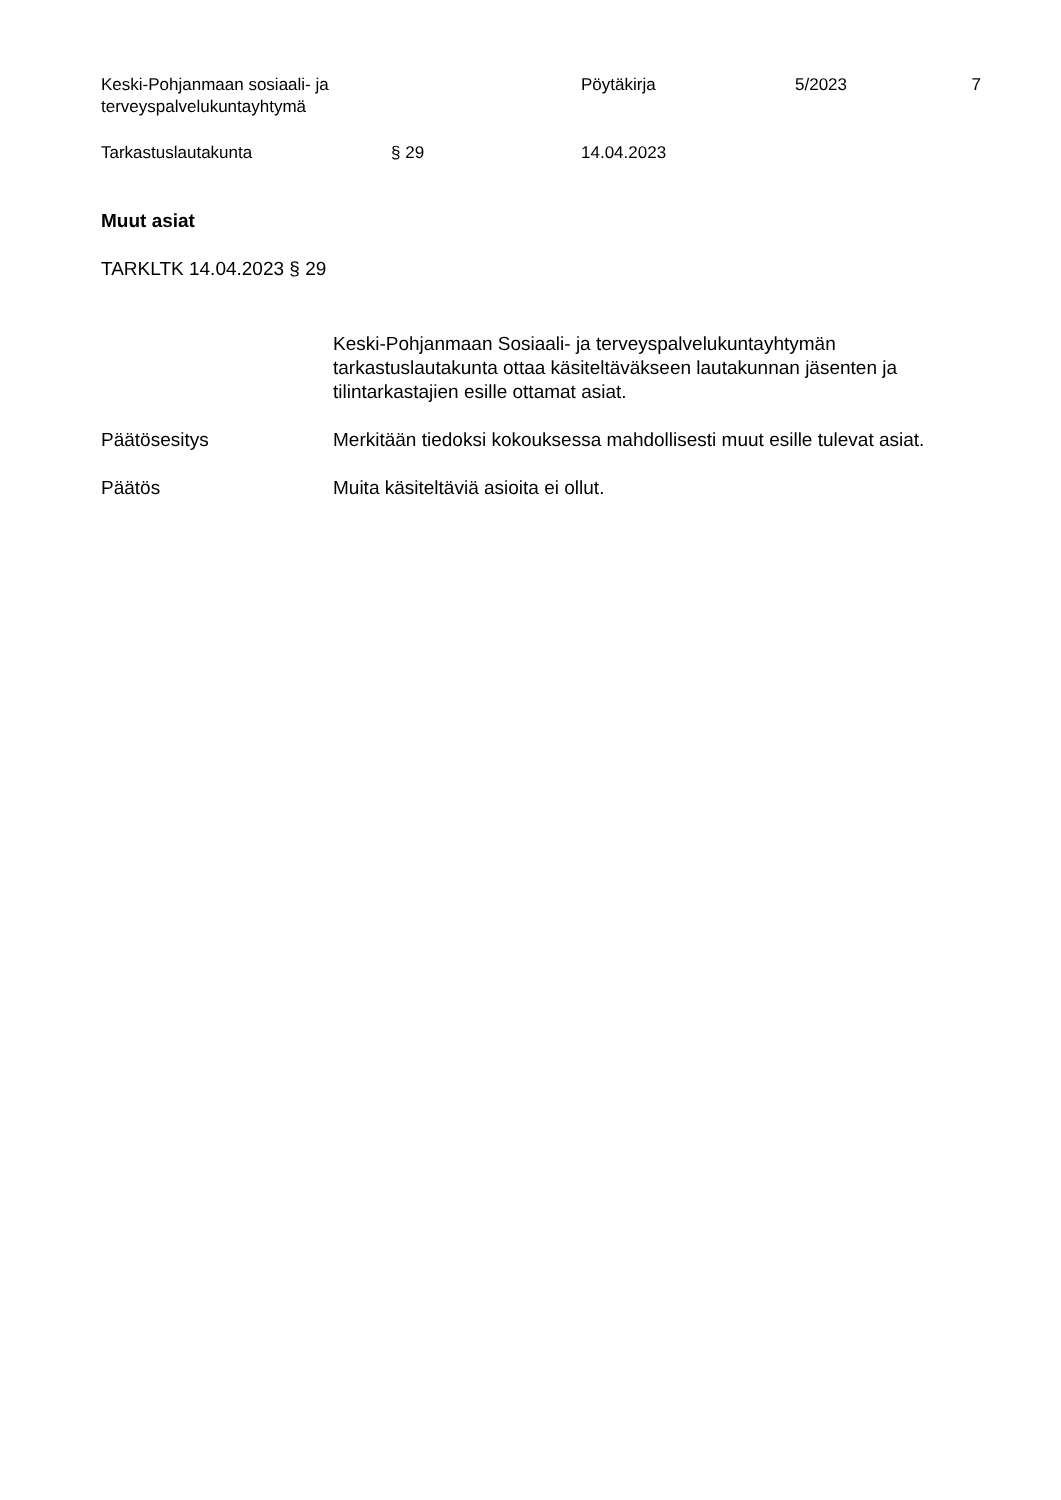Keski-Pohjanmaan sosiaali- ja terveyspalvelukuntayhtymä
Pöytäkirja 5/2023 7
Tarkastuslautakunta § 29 14.04.2023
Muut asiat
TARKLTK 14.04.2023 § 29
Keski-Pohjanmaan Sosiaali- ja terveyspalvelukuntayhtymän tarkastuslautakunta ottaa käsiteltäväkseen lautakunnan jäsenten ja tilintarkastajien esille ottamat asiat.
Päätösesitys Merkitään tiedoksi kokouksessa mahdollisesti muut esille tulevat asiat.
Päätös Muita käsiteltäviä asioita ei ollut.